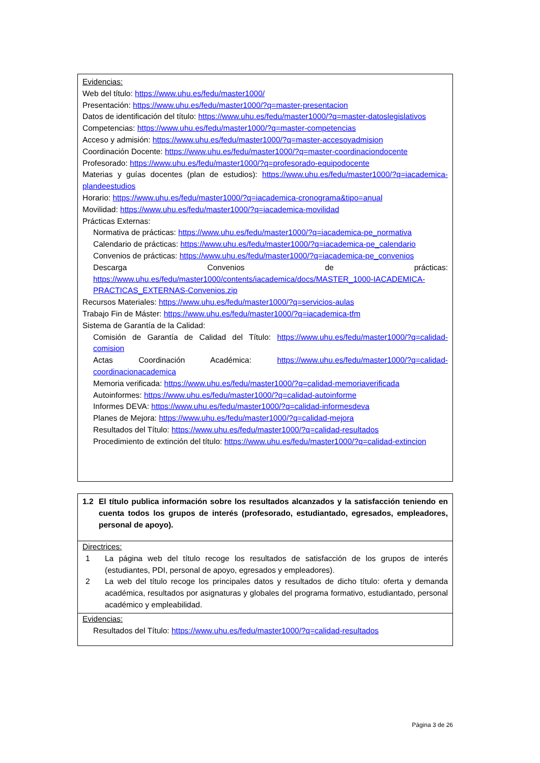Evidencias:
Web del título: https://www.uhu.es/fedu/master1000/
Presentación: https://www.uhu.es/fedu/master1000/?q=master-presentacion
Datos de identificación del título: https://www.uhu.es/fedu/master1000/?q=master-datoslegislativos
Competencias: https://www.uhu.es/fedu/master1000/?q=master-competencias
Acceso y admisión: https://www.uhu.es/fedu/master1000/?q=master-accesoyadmision
Coordinación Docente: https://www.uhu.es/fedu/master1000/?q=master-coordinaciondocente
Profesorado: https://www.uhu.es/fedu/master1000/?q=profesorado-equipodocente
Materias y guías docentes (plan de estudios): https://www.uhu.es/fedu/master1000/?q=iacademica-plandeestudios
Horario: https://www.uhu.es/fedu/master1000/?q=iacademica-cronograma&tipo=anual
Movilidad: https://www.uhu.es/fedu/master1000/?q=iacademica-movilidad
Prácticas Externas:
Normativa de prácticas: https://www.uhu.es/fedu/master1000/?q=iacademica-pe_normativa
Calendario de prácticas: https://www.uhu.es/fedu/master1000/?q=iacademica-pe_calendario
Convenios de prácticas: https://www.uhu.es/fedu/master1000/?q=iacademica-pe_convenios
Descarga Convenios de prácticas: https://www.uhu.es/fedu/master1000/contents/iacademica/docs/MASTER_1000-IACADEMICA-PRACTICAS_EXTERNAS-Convenios.zip
Recursos Materiales: https://www.uhu.es/fedu/master1000/?q=servicios-aulas
Trabajo Fin de Máster: https://www.uhu.es/fedu/master1000/?q=iacademica-tfm
Sistema de Garantía de la Calidad:
Comisión de Garantía de Calidad del Título: https://www.uhu.es/fedu/master1000/?q=calidad-comision
Actas Coordinación Académica: https://www.uhu.es/fedu/master1000/?q=calidad-coordinacionacademica
Memoria verificada: https://www.uhu.es/fedu/master1000/?q=calidad-memoriaverificada
Autoinformes: https://www.uhu.es/fedu/master1000/?q=calidad-autoinforme
Informes DEVA: https://www.uhu.es/fedu/master1000/?q=calidad-informesdeva
Planes de Mejora: https://www.uhu.es/fedu/master1000/?q=calidad-mejora
Resultados del Título: https://www.uhu.es/fedu/master1000/?q=calidad-resultados
Procedimiento de extinción del título: https://www.uhu.es/fedu/master1000/?q=calidad-extincion
1.2 El título publica información sobre los resultados alcanzados y la satisfacción teniendo en cuenta todos los grupos de interés (profesorado, estudiantado, egresados, empleadores, personal de apoyo).
Directrices:
1 La página web del título recoge los resultados de satisfacción de los grupos de interés (estudiantes, PDI, personal de apoyo, egresados y empleadores).
2 La web del título recoge los principales datos y resultados de dicho título: oferta y demanda académica, resultados por asignaturas y globales del programa formativo, estudiantado, personal académico y empleabilidad.
Evidencias:
Resultados del Título: https://www.uhu.es/fedu/master1000/?q=calidad-resultados
Página 3 de 26